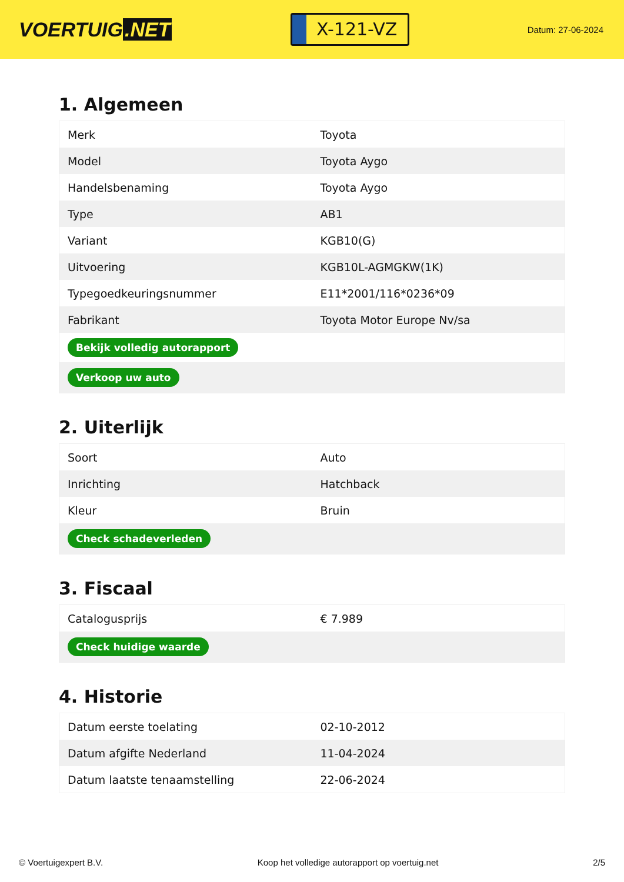VOERTUIG.NET
X-121-VZ
Datum: 27-06-2024
1. Algemeen
| Merk | Toyota |
| Model | Toyota Aygo |
| Handelsbenaming | Toyota Aygo |
| Type | AB1 |
| Variant | KGB10(G) |
| Uitvoering | KGB10L-AGMGKW(1K) |
| Typegoedkeuringsnummer | E11*2001/116*0236*09 |
| Fabrikant | Toyota Motor Europe Nv/sa |
| Bekijk volledig autorapport | |
| Verkoop uw auto | |
2. Uiterlijk
| Soort | Auto |
| Inrichting | Hatchback |
| Kleur | Bruin |
| Check schadeverleden | |
3. Fiscaal
| Catalogusprijs | € 7.989 |
| Check huidige waarde | |
4. Historie
| Datum eerste toelating | 02-10-2012 |
| Datum afgifte Nederland | 11-04-2024 |
| Datum laatste tenaamstelling | 22-06-2024 |
© Voertuigexpert B.V. Koop het volledige autorapport op voertuig.net 2/5